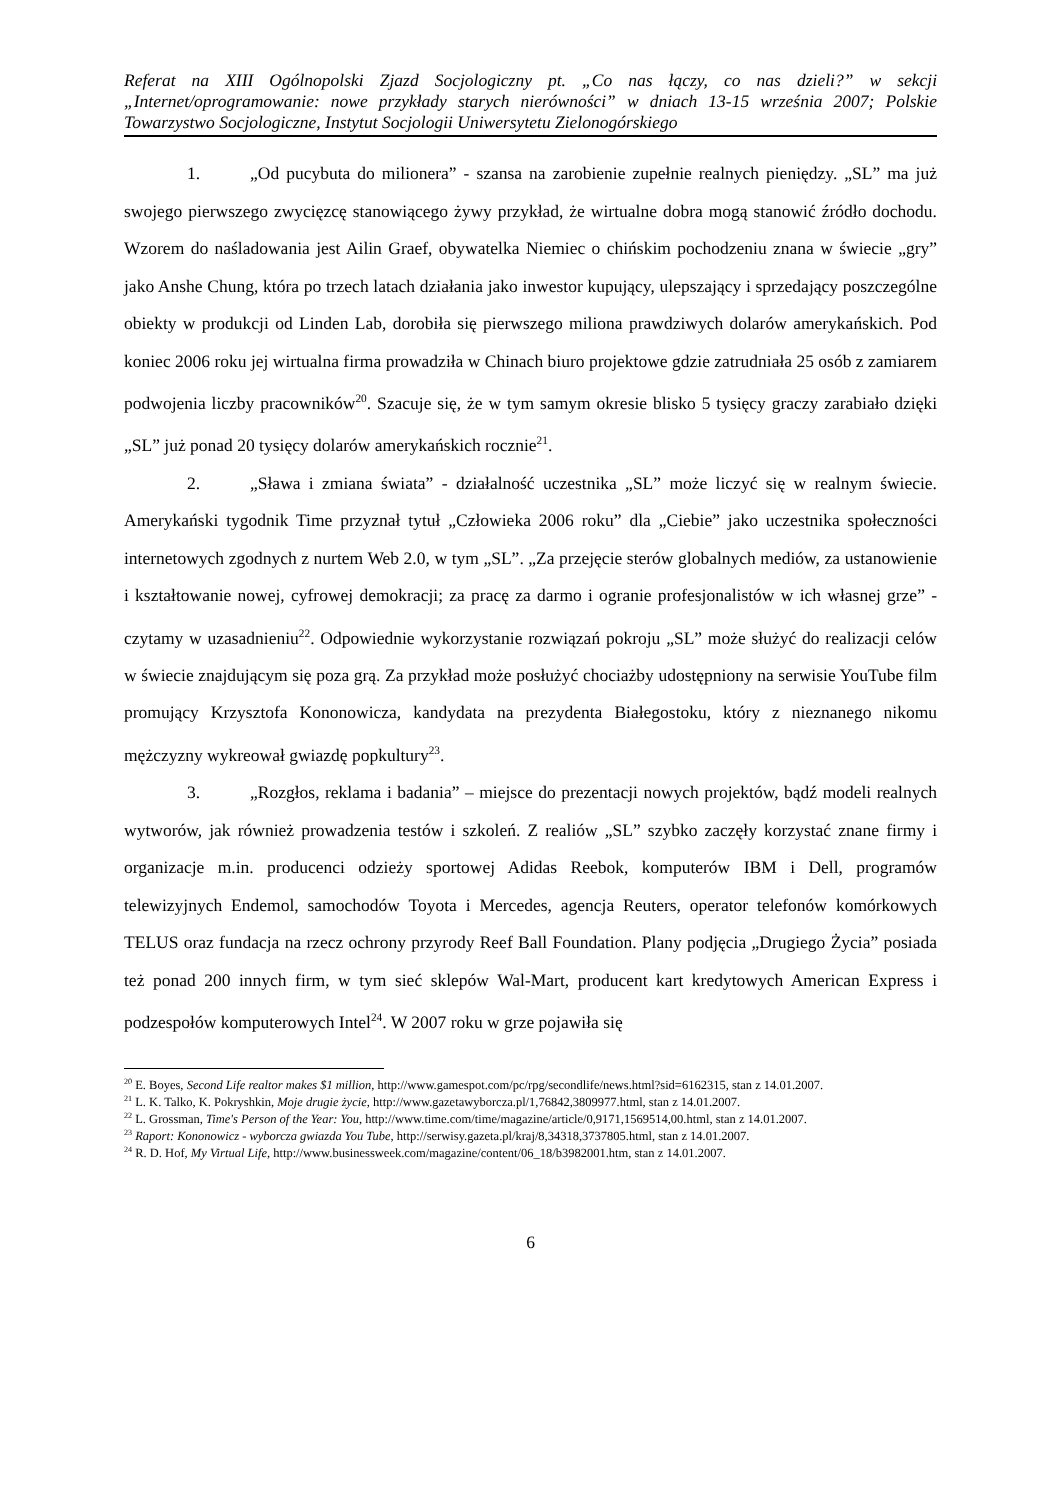Referat na XIII Ogólnopolski Zjazd Socjologiczny pt. „Co nas łączy, co nas dzieli?” w sekcji „Internet/oprogramowanie: nowe przykłady starych nierówności” w dniach 13-15 września 2007; Polskie Towarzystwo Socjologiczne, Instytut Socjologii Uniwersytetu Zielonogórskiego
1. „Od pucybuta do milionera” - szansa na zarobienie zupełnie realnych pieniędzy. „SL” ma już swojego pierwszego zwycięzcę stanowiącego żywy przykład, że wirtualne dobra mogą stanowić źródło dochodu. Wzorem do naśladowania jest Ailin Graef, obywatelka Niemiec o chińskim pochodzeniu znana w świecie „gry” jako Anshe Chung, która po trzech latach działania jako inwestor kupujący, ulepszający i sprzedający poszczególne obiekty w produkcji od Linden Lab, dorobiła się pierwszego miliona prawdziwych dolarów amerykańskich. Pod koniec 2006 roku jej wirtualna firma prowadziła w Chinach biuro projektowe gdzie zatrudniała 25 osób z zamiarem podwojenia liczby pracowników<sup>20</sup>. Szacuje się, że w tym samym okresie blisko 5 tysięcy graczy zarabiało dzięki „SL” już ponad 20 tysięcy dolarów amerykańskich rocznie<sup>21</sup>.
2. „Sława i zmiana świata” - działalność uczestnika „SL” może liczyć się w realnym świecie. Amerykański tygodnik Time przyznał tytuł „Człowieka 2006 roku” dla „Ciebie” jako uczestnika społeczności internetowych zgodnych z nurtem Web 2.0, w tym „SL”. „Za przejęcie sterów globalnych mediów, za ustanowienie i kształtowanie nowej, cyfrowej demokracji; za pracę za darmo i ogranie profesjonalistów w ich własnej grze” - czytamy w uzasadnieniu<sup>22</sup>. Odpowiednie wykorzystanie rozwiązań pokroju „SL” może służyć do realizacji celów w świecie znajdującym się poza grą. Za przykład może posłużyć chociażby udostępniony na serwisie YouTube film promujący Krzysztofa Kononowicza, kandydata na prezydenta Białegostoku, który z nieznanego nikomu mężczyzny wykreował gwiazdę popkultury<sup>23</sup>.
3. „Rozgłos, reklama i badania” – miejsce do prezentacji nowych projektów, bądź modeli realnych wytworów, jak również prowadzenia testów i szkoleń. Z realiów „SL” szybko zaczęły korzystać znane firmy i organizacje m.in. producenci odzieży sportowej Adidas Reebok, komputerów IBM i Dell, programów telewizyjnych Endemol, samochodów Toyota i Mercedes, agencja Reuters, operator telefonów komórkowych TELUS oraz fundacja na rzecz ochrony przyrody Reef Ball Foundation. Plany podjęcia „Drugiego Życia” posiada też ponad 200 innych firm, w tym sieć sklepów Wal-Mart, producent kart kredytowych American Express i podzespołów komputerowych Intel<sup>24</sup>. W 2007 roku w grze pojawiła się
<sup>20</sup> E. Boyes, Second Life realtor makes $1 million, http://www.gamespot.com/pc/rpg/secondlife/news.html?sid=6162315, stan z 14.01.2007.
<sup>21</sup> L. K. Talko, K. Pokryshkin, Moje drugie życie, http://www.gazetawyborcza.pl/1,76842,3809977.html, stan z 14.01.2007.
<sup>22</sup> L. Grossman, Time's Person of the Year: You, http://www.time.com/time/magazine/article/0,9171,1569514,00.html, stan z 14.01.2007.
<sup>23</sup> Raport: Kononowicz - wyborcza gwiazda You Tube, http://serwisy.gazeta.pl/kraj/8,34318,3737805.html, stan z 14.01.2007.
<sup>24</sup> R. D. Hof, My Virtual Life, http://www.businessweek.com/magazine/content/06_18/b3982001.htm, stan z 14.01.2007.
6